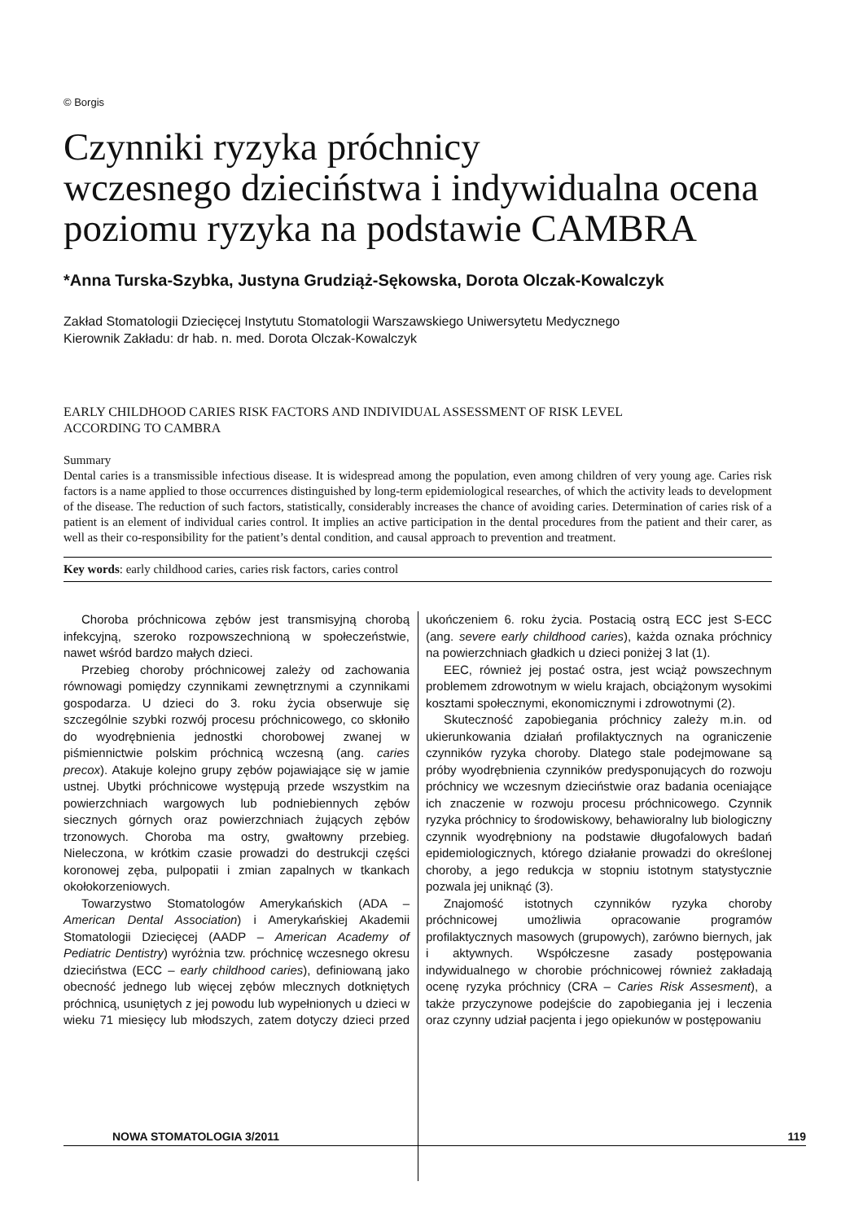© Borgis
Czynniki ryzyka próchnicy
wczesnego dzieciństwa i indywidualna ocena
poziomu ryzyka na podstawie CAMBRA
*Anna Turska-Szybka, Justyna Grudziąż-Sękowska, Dorota Olczak-Kowalczyk
Zakład Stomatologii Dziecięcej Instytutu Stomatologii Warszawskiego Uniwersytetu Medycznego
Kierownik Zakładu: dr hab. n. med. Dorota Olczak-Kowalczyk
EARLY CHILDHOOD CARIES RISK FACTORS AND INDIVIDUAL ASSESSMENT OF RISK LEVEL
ACCORDING TO CAMBRA
Summary
Dental caries is a transmissible infectious disease. It is widespread among the population, even among children of very young age. Caries risk factors is a name applied to those occurrences distinguished by long-term epidemiological researches, of which the activity leads to development of the disease. The reduction of such factors, statistically, considerably increases the chance of avoiding caries. Determination of caries risk of a patient is an element of individual caries control. It implies an active participation in the dental procedures from the patient and their carer, as well as their co-responsibility for the patient’s dental condition, and causal approach to prevention and treatment.
Key words: early childhood caries, caries risk factors, caries control
Choroba próchnicowa zębów jest transmisyjną chorobą infekcyjną, szeroko rozpowszechnioną w społeczeństwie, nawet wśród bardzo małych dzieci.
Przebieg choroby próchnicowej zależy od zachowania równowagi pomiędzy czynnikami zewnętrznymi a czynnikami gospodarza. U dzieci do 3. roku życia obserwuje się szczególnie szybki rozwój procesu próchnicowego, co skłoniło do wyodrębnienia jednostki chorobowej zwanej w piśmiennictwie polskim próchnicą wczesną (ang. caries precox). Atakuje kolejno grupy zębów pojawiające się w jamie ustnej. Ubytki próchnicowe występują przede wszystkim na powierzchniach wargowych lub podniebiennych zębów siecznych górnych oraz powierzchniach żujących zębów trzonowych. Choroba ma ostry, gwałtowny przebieg. Nieleczona, w krótkim czasie prowadzi do destrukcji części koronowej zęba, pulpopatii i zmian zapalnych w tkankach okołokorzeniowych.
Towarzystwo Stomatologów Amerykańskich (ADA – American Dental Association) i Amerykańskiej Akademii Stomatologii Dziecięcej (AADP – American Academy of Pediatric Dentistry) wyróżnia tzw. próchnicę wczesnego okresu dzieciństwa (ECC – early childhood caries), definiowaną jako obecność jednego lub więcej zębów mlecznych dotkniętych próchnicą, usuniętych z jej powodu lub wypełnionych u dzieci w wieku 71 miesięcy lub młodszych, zatem dotyczy dzieci przed ukończeniem 6. roku życia. Postacią ostrą ECC jest S-ECC (ang. severe early childhood caries), każda oznaka próchnicy na powierzchniach gładkich u dzieci poniżej 3 lat (1).
EEC, również jej postać ostra, jest wciąż powszechnym problemem zdrowotnym w wielu krajach, obciążonym wysokimi kosztami społecznymi, ekonomicznymi i zdrowotnymi (2).
Skuteczność zapobiegania próchnicy zależy m.in. od ukierunkowania działań profilaktycznych na ograniczenie czynników ryzyka choroby. Dlatego stale podejmowane są próby wyodrębnienia czynników predysponujących do rozwoju próchnicy we wczesnym dzieciństwie oraz badania oceniające ich znaczenie w rozwoju procesu próchnicowego. Czynnik ryzyka próchnicy to środowiskowy, behawioralny lub biologiczny czynnik wyodrębniony na podstawie długofalowych badań epidemiologicznych, którego działanie prowadzi do określonej choroby, a jego redukcja w stopniu istotnym statystycznie pozwala jej uniknąć (3).
Znajomość istotnych czynników ryzyka choroby próchnicowej umożliwia opracowanie programów profilaktycznych masowych (grupowych), zarówno biernych, jak i aktywnych. Współczesne zasady postępowania indywidualnego w chorobie próchnicowej również zakładają ocenę ryzyka próchnicy (CRA – Caries Risk Assesment), a także przyczynowe podejście do zapobiegania jej i leczenia oraz czynny udział pacjenta i jego opiekunów w postępowaniu
NOWA STOMATOLOGIA 3/2011 119